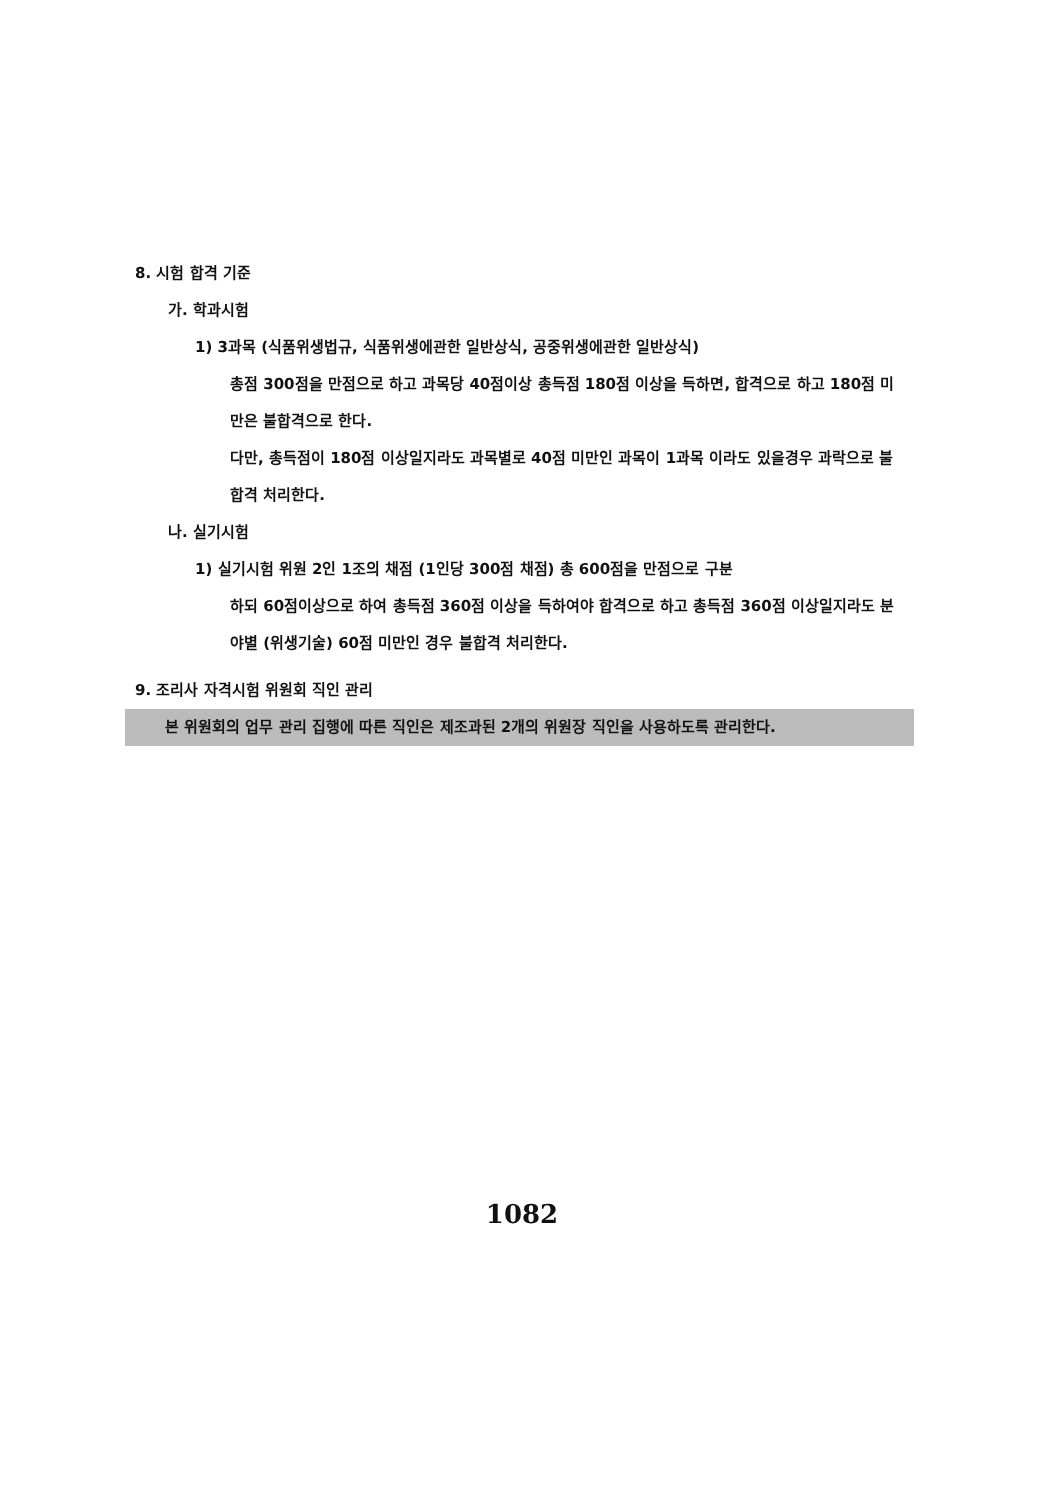8. 시험 합격 기준
가. 학과시험
1) 3과목 (식품위생법규, 식품위생에관한 일반상식, 공중위생에관한 일반상식)
총점 300점을 만점으로 하고 과목당 40점이상 총득점 180점 이상을 득하면, 합격으로 하고 180점 미만은 불합격으로 한다.
다만, 총득점이 180점 이상일지라도 과목별로 40점 미만인 과목이 1과목 이라도 있을경우 과락으로 불합격 처리한다.
나. 실기시험
1) 실기시험 위원 2인 1조의 채점 (1인당 300점 채점) 총 600점을 만점으로 구분
하되 60점이상으로 하여 총득점 360점 이상을 득하여야 합격으로 하고 총득점 360점 이상일지라도 분야별 (위생기술) 60점 미만인 경우 불합격 처리한다.
9. 조리사 자격시험 위원회 직인 관리
본 위원회의 업무 관리 집행에 따른 직인은 제조과된 2개의 위원장 직인을 사용하도록 관리한다.
1082